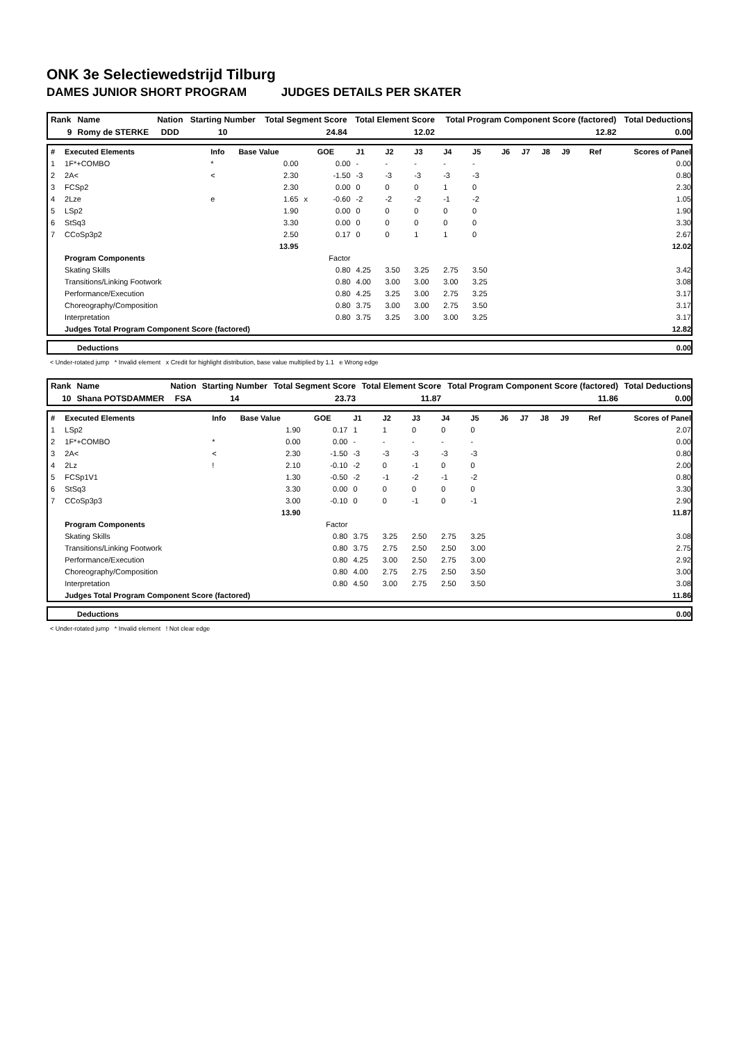ONK 3e Selectiewedstrijd Tilburg
DAMES JUNIOR SHORT PROGRAM JUDGES DETAILS PER SKATER
| Rank | Name | Nation | Starting Number | Total Segment Score | Total Element Score | Total Program Component Score (factored) | Total Deductions |
| 9 | Romy de STERKE | DDD | 10 | 24.84 | 12.02 | 12.82 | 0.00 |
| # | Executed Elements | Info | Base Value | | GOE | J1 | J2 | J3 | J4 | J5 | J6 | J7 | J8 | J9 | Ref | Scores of Panel |
| 1 | 1F*+COMBO | * | 0.00 | | 0.00 | - | - | - | - | - | | | | | | 0.00 |
| 2 | 2A< | < | 2.30 | | -1.50 | -3 | -3 | -3 | -3 | -3 | | | | | | 0.80 |
| 3 | FCSp2 | | 2.30 | | 0.00 | 0 | 0 | 0 | 1 | 0 | | | | | | 2.30 |
| 4 | 2Lze | e | 1.65 | x | -0.60 | -2 | -2 | -2 | -1 | -2 | | | | | | 1.05 |
| 5 | LSp2 | | 1.90 | | 0.00 | 0 | 0 | 0 | 0 | 0 | | | | | | 1.90 |
| 6 | StSq3 | | 3.30 | | 0.00 | 0 | 0 | 0 | 0 | 0 | | | | | | 3.30 |
| 7 | CCoSp3p2 | | 2.50 | | 0.17 | 0 | 0 | 1 | 1 | 0 | | | | | | 2.67 |
| | | | 13.95 | | | | | | | | | | | | | 12.02 |
| | Program Components | | | | Factor | | | | | | | | | | | |
| | Skating Skills | | | | 0.80 | 4.25 | 3.50 | 3.25 | 2.75 | 3.50 | | | | | | 3.42 |
| | Transitions/Linking Footwork | | | | 0.80 | 4.00 | 3.00 | 3.00 | 3.00 | 3.25 | | | | | | 3.08 |
| | Performance/Execution | | | | 0.80 | 4.25 | 3.25 | 3.00 | 2.75 | 3.25 | | | | | | 3.17 |
| | Choreography/Composition | | | | 0.80 | 3.75 | 3.00 | 3.00 | 2.75 | 3.50 | | | | | | 3.17 |
| | Interpretation | | | | 0.80 | 3.75 | 3.25 | 3.00 | 3.00 | 3.25 | | | | | | 3.17 |
| | Judges Total Program Component Score (factored) | | | | | | | | | | | | | | | 12.82 |
| | Deductions | 0.00 |
< Under-rotated jump * Invalid element x Credit for highlight distribution, base value multiplied by 1.1 e Wrong edge
| Rank | Name | Nation | Starting Number | Total Segment Score | Total Element Score | Total Program Component Score (factored) | Total Deductions |
| 10 | Shana POTSDAMMER | FSA | 14 | 23.73 | 11.87 | 11.86 | 0.00 |
| # | Executed Elements | Info | Base Value | | GOE | J1 | J2 | J3 | J4 | J5 | J6 | J7 | J8 | J9 | Ref | Scores of Panel |
| 1 | LSp2 | | 1.90 | | 0.17 | 1 | 1 | 0 | 0 | 0 | | | | | | 2.07 |
| 2 | 1F*+COMBO | * | 0.00 | | 0.00 | - | - | - | - | - | | | | | | 0.00 |
| 3 | 2A< | < | 2.30 | | -1.50 | -3 | -3 | -3 | -3 | -3 | | | | | | 0.80 |
| 4 | 2Lz | ! | 2.10 | | -0.10 | -2 | 0 | -1 | 0 | 0 | | | | | | 2.00 |
| 5 | FCSp1V1 | | 1.30 | | -0.50 | -2 | -1 | -2 | -1 | -2 | | | | | | 0.80 |
| 6 | StSq3 | | 3.30 | | 0.00 | 0 | 0 | 0 | 0 | 0 | | | | | | 3.30 |
| 7 | CCoSp3p3 | | 3.00 | | -0.10 | 0 | 0 | -1 | 0 | -1 | | | | | | 2.90 |
| | | | 13.90 | | | | | | | | | | | | | 11.87 |
| | Program Components | | | | Factor | | | | | | | | | | | |
| | Skating Skills | | | | 0.80 | 3.75 | 3.25 | 2.50 | 2.75 | 3.25 | | | | | | 3.08 |
| | Transitions/Linking Footwork | | | | 0.80 | 3.75 | 2.75 | 2.50 | 2.50 | 3.00 | | | | | | 2.75 |
| | Performance/Execution | | | | 0.80 | 4.25 | 3.00 | 2.50 | 2.75 | 3.00 | | | | | | 2.92 |
| | Choreography/Composition | | | | 0.80 | 4.00 | 2.75 | 2.75 | 2.50 | 3.50 | | | | | | 3.00 |
| | Interpretation | | | | 0.80 | 4.50 | 3.00 | 2.75 | 2.50 | 3.50 | | | | | | 3.08 |
| | Judges Total Program Component Score (factored) | | | | | | | | | | | | | | | 11.86 |
| | Deductions | 0.00 |
< Under-rotated jump * Invalid element ! Not clear edge